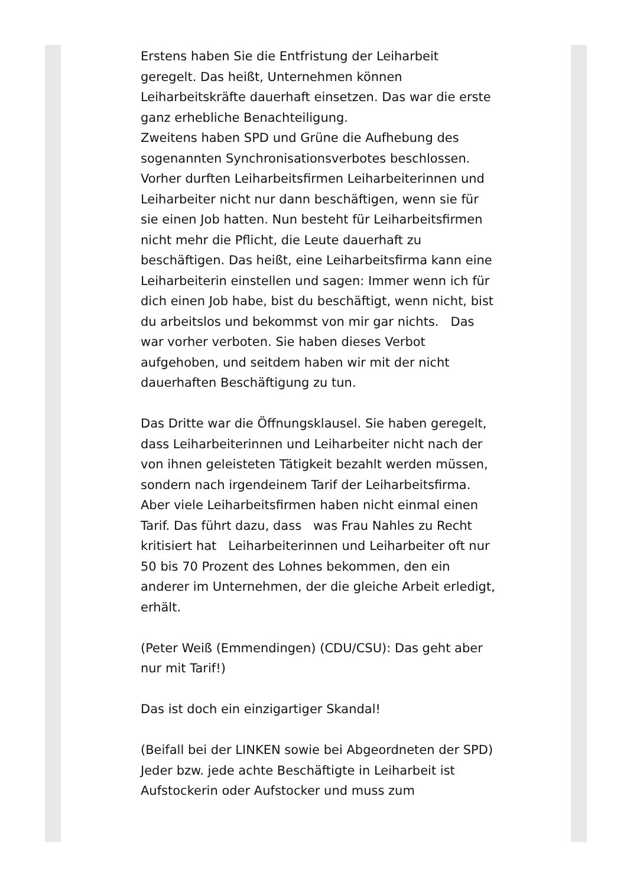Erstens haben Sie die Entfristung der Leiharbeit geregelt. Das heißt, Unternehmen können Leiharbeitskräfte dauerhaft einsetzen. Das war die erste ganz erhebliche Benachteiligung.
Zweitens haben SPD und Grüne die Aufhebung des sogenannten Synchronisationsverbotes beschlossen. Vorher durften Leiharbeitsfirmen Leiharbeiterinnen und Leiharbeiter nicht nur dann beschäftigen, wenn sie für sie einen Job hatten. Nun besteht für Leiharbeitsfirmen nicht mehr die Pflicht, die Leute dauerhaft zu beschäftigen. Das heißt, eine Leiharbeitsfirma kann eine Leiharbeiterin einstellen und sagen: Immer wenn ich für dich einen Job habe, bist du beschäftigt, wenn nicht, bist du arbeitslos und bekommst von mir gar nichts. Das war vorher verboten. Sie haben dieses Verbot aufgehoben, und seitdem haben wir mit der nicht dauerhaften Beschäftigung zu tun.
Das Dritte war die Öffnungsklausel. Sie haben geregelt, dass Leiharbeiterinnen und Leiharbeiter nicht nach der von ihnen geleisteten Tätigkeit bezahlt werden müssen, sondern nach irgendeinem Tarif der Leiharbeitsfirma. Aber viele Leiharbeitsfirmen haben nicht einmal einen Tarif. Das führt dazu, dass was Frau Nahles zu Recht kritisiert hat Leiharbeiterinnen und Leiharbeiter oft nur 50 bis 70 Prozent des Lohnes bekommen, den ein anderer im Unternehmen, der die gleiche Arbeit erledigt, erhält.
(Peter Weiß (Emmendingen) (CDU/CSU): Das geht aber nur mit Tarif!)
Das ist doch ein einzigartiger Skandal!
(Beifall bei der LINKEN sowie bei Abgeordneten der SPD)
Jeder bzw. jede achte Beschäftigte in Leiharbeit ist Aufstockerin oder Aufstocker und muss zum